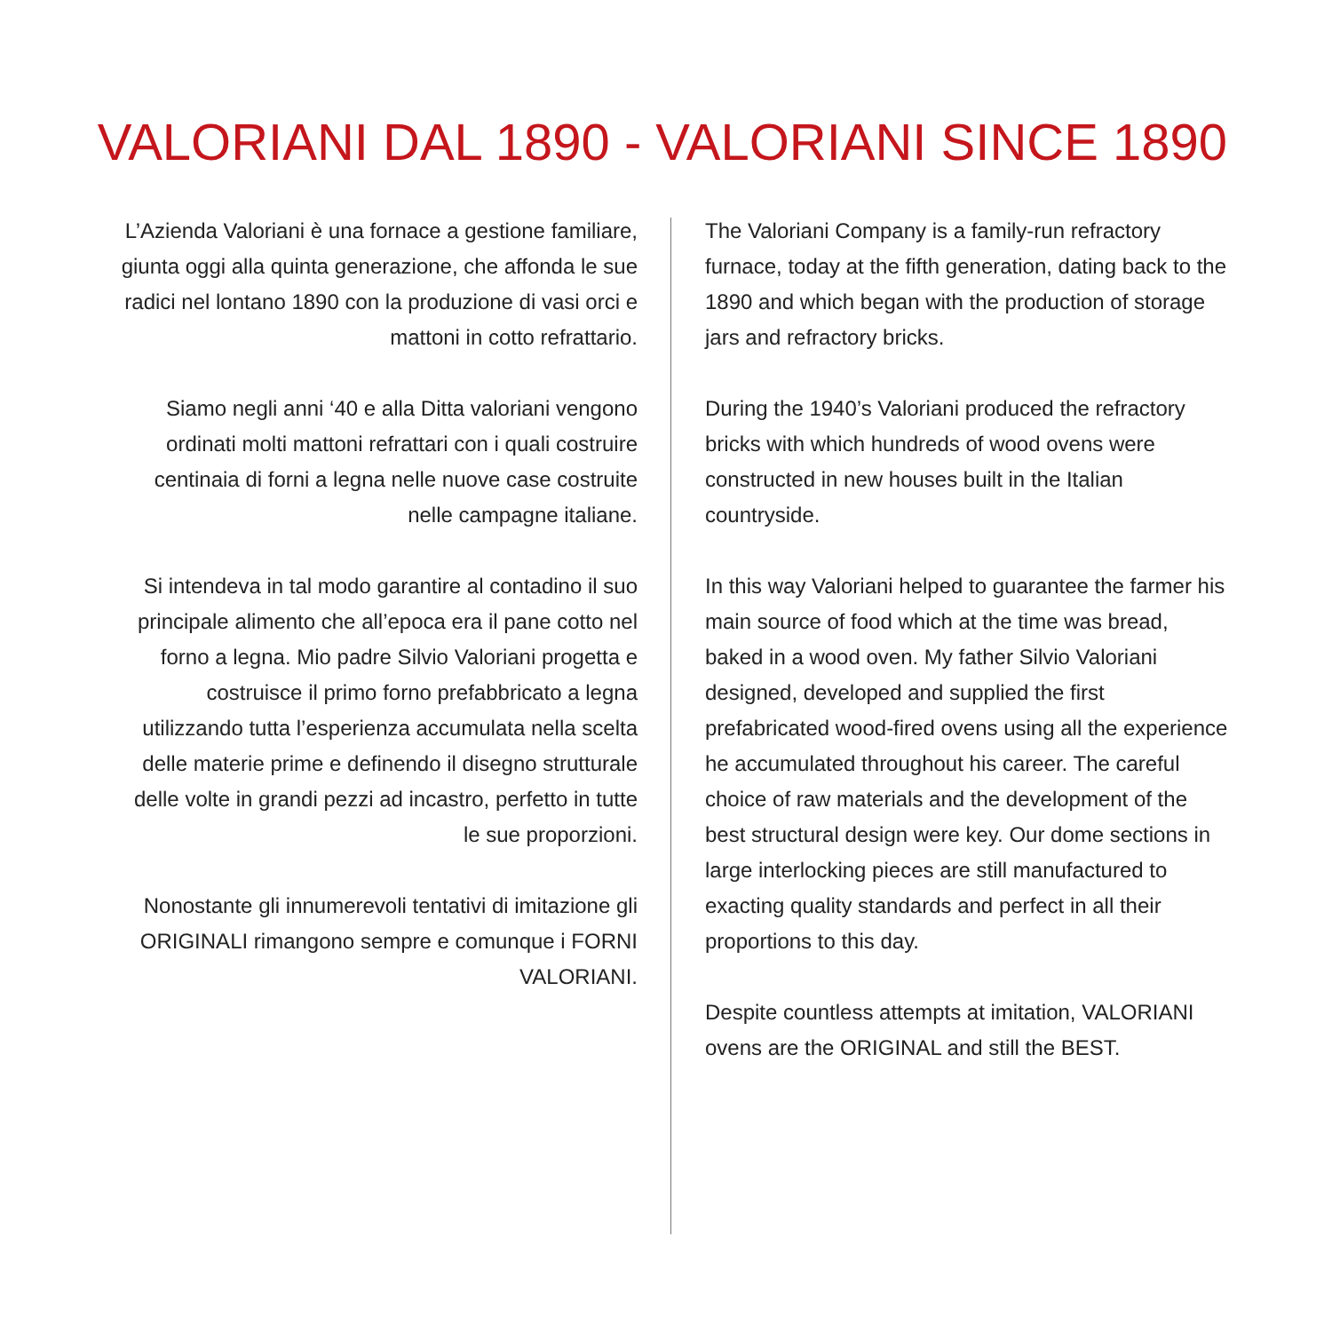VALORIANI DAL 1890 - VALORIANI SINCE 1890
L’Azienda Valoriani è una fornace a gestione familiare, giunta oggi alla quinta generazione, che affonda le sue radici nel lontano 1890 con la produzione di vasi orci e mattoni in cotto refrattario.
Siamo negli anni ‘40 e alla Ditta valoriani vengono ordinati molti mattoni refrattari con i quali costruire centinaia di forni a legna nelle nuove case costruite nelle campagne italiane.
Si intendeva in tal modo garantire al contadino il suo principale alimento che all’epoca era il pane cotto nel forno a legna. Mio padre Silvio Valoriani progetta e costruisce il primo forno prefabbricato a legna utilizzando tutta l’esperienza accumulata nella scelta delle materie prime e definendo il disegno strutturale delle volte in grandi pezzi ad incastro, perfetto in tutte le sue proporzioni.
Nonostante gli innumerevoli tentativi di imitazione gli ORIGINALI rimangono sempre e comunque i FORNI VALORIANI.
The Valoriani Company is a family-run refractory furnace, today at the fifth generation, dating back to the 1890 and which began with the production of storage jars and refractory bricks.
During the 1940’s Valoriani produced the refractory bricks with which hundreds of wood ovens were constructed in new houses built in the Italian countryside.
In this way Valoriani helped to guarantee the farmer his main source of food which at the time was bread, baked in a wood oven. My father Silvio Valoriani designed, developed and supplied the first prefabricated wood-fired ovens using all the experience he accumulated throughout his career. The careful choice of raw materials and the development of the best structural design were key. Our dome sections in large interlocking pieces are still manufactured to exacting quality standards and perfect in all their proportions to this day.
Despite countless attempts at imitation, VALORIANI ovens are the ORIGINAL and still the BEST.